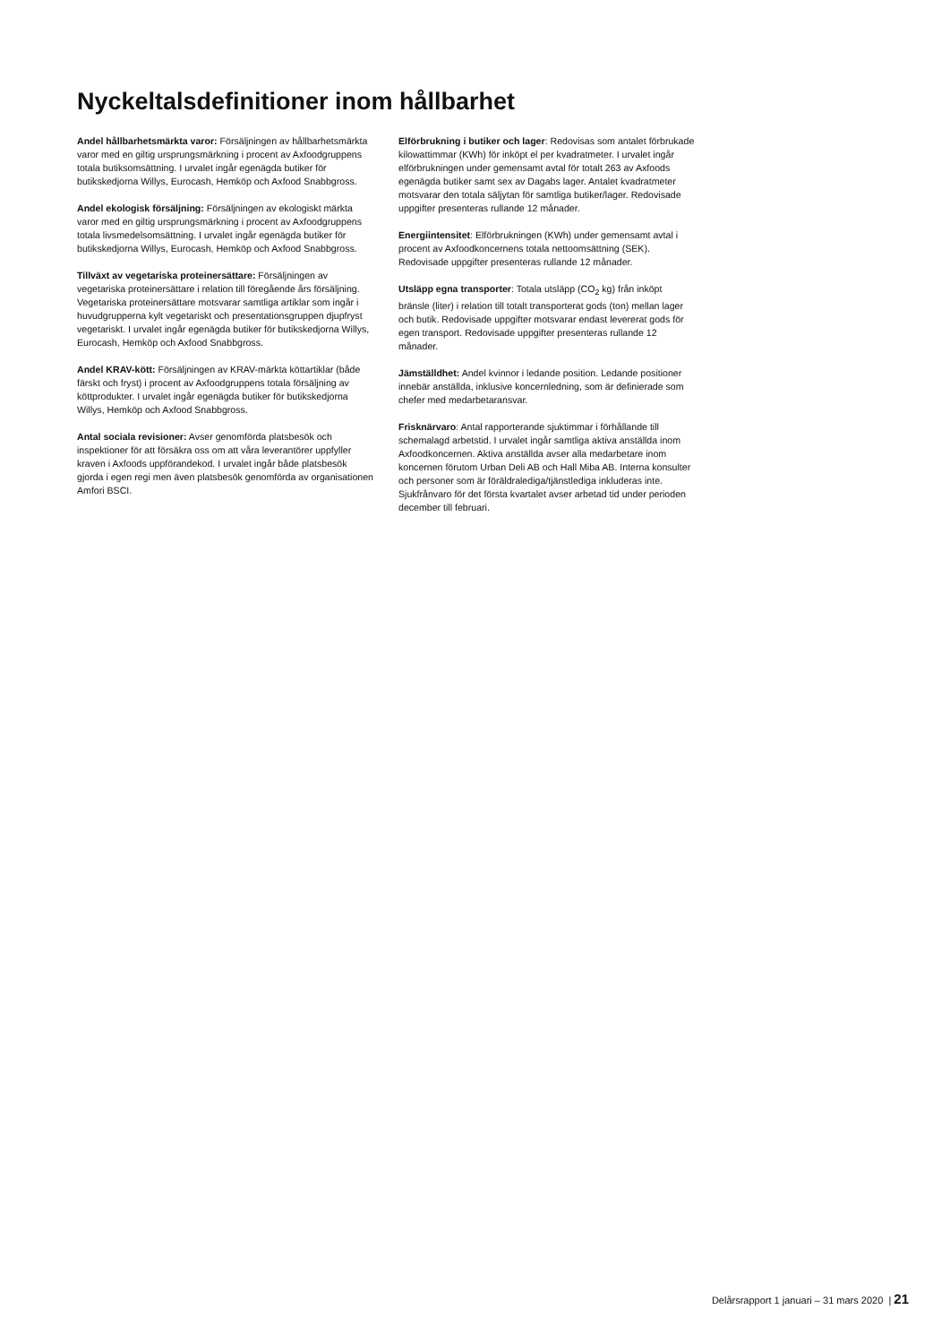Nyckeltalsdefinitioner inom hållbarhet
Andel hållbarhetsmärkta varor: Försäljningen av hållbarhetsmärkta varor med en giltig ursprungsmärkning i procent av Axfoodgruppens totala butiksomsättning. I urvalet ingår egenägda butiker för butikskedjorna Willys, Eurocash, Hemköp och Axfood Snabbgross.
Andel ekologisk försäljning: Försäljningen av ekologiskt märkta varor med en giltig ursprungsmärkning i procent av Axfoodgruppens totala livsmedelsomsättning. I urvalet ingår egenägda butiker för butikskedjorna Willys, Eurocash, Hemköp och Axfood Snabbgross.
Tillväxt av vegetariska proteinersättare: Försäljningen av vegetariska proteinersättare i relation till föregående års försäljning. Vegetariska proteinersättare motsvarar samtliga artiklar som ingår i huvudgrupperna kylt vegetariskt och presentationsgruppen djupfryst vegetariskt. I urvalet ingår egenägda butiker för butikskedjorna Willys, Eurocash, Hemköp och Axfood Snabbgross.
Andel KRAV-kött: Försäljningen av KRAV-märkta köttartiklar (både färskt och fryst) i procent av Axfoodgruppens totala försäljning av köttprodukter. I urvalet ingår egenägda butiker för butikskedjorna Willys, Hemköp och Axfood Snabbgross.
Antal sociala revisioner: Avser genomförda platsbesök och inspektioner för att försäkra oss om att våra leverantörer uppfyller kraven i Axfoods uppförandekod. I urvalet ingår både platsbesök gjorda i egen regi men även platsbesök genomförda av organisationen Amfori BSCI.
Elförbrukning i butiker och lager: Redovisas som antalet förbrukade kilowattimmar (KWh) för inköpt el per kvadratmeter. I urvalet ingår elförbrukningen under gemensamt avtal för totalt 263 av Axfoods egenägda butiker samt sex av Dagabs lager. Antalet kvadratmeter motsvarar den totala säljytan för samtliga butiker/lager. Redovisade uppgifter presenteras rullande 12 månader.
Energiintensitet: Elförbrukningen (KWh) under gemensamt avtal i procent av Axfoodkoncernens totala nettoomsättning (SEK). Redovisade uppgifter presenteras rullande 12 månader.
Utsläpp egna transporter: Totala utsläpp (CO<sub>2</sub> kg) från inköpt bränsle (liter) i relation till totalt transporterat gods (ton) mellan lager och butik. Redovisade uppgifter motsvarar endast levererat gods för egen transport. Redovisade uppgifter presenteras rullande 12 månader.
Jämställdhet: Andel kvinnor i ledande position. Ledande positioner innebär anställda, inklusive koncernledning, som är definierade som chefer med medarbetaransvar.
Frisknärvaro: Antal rapporterande sjuktimmar i förhållande till schemalagd arbetstid. I urvalet ingår samtliga aktiva anställda inom Axfoodkoncernen. Aktiva anställda avser alla medarbetare inom koncernen förutom Urban Deli AB och Hall Miba AB. Interna konsulter och personer som är föräldralediga/tjänstlediga inkluderas inte. Sjukfrånvaro för det första kvartalet avser arbetad tid under perioden december till februari.
Delårsrapport 1 januari – 31 mars 2020 | 21